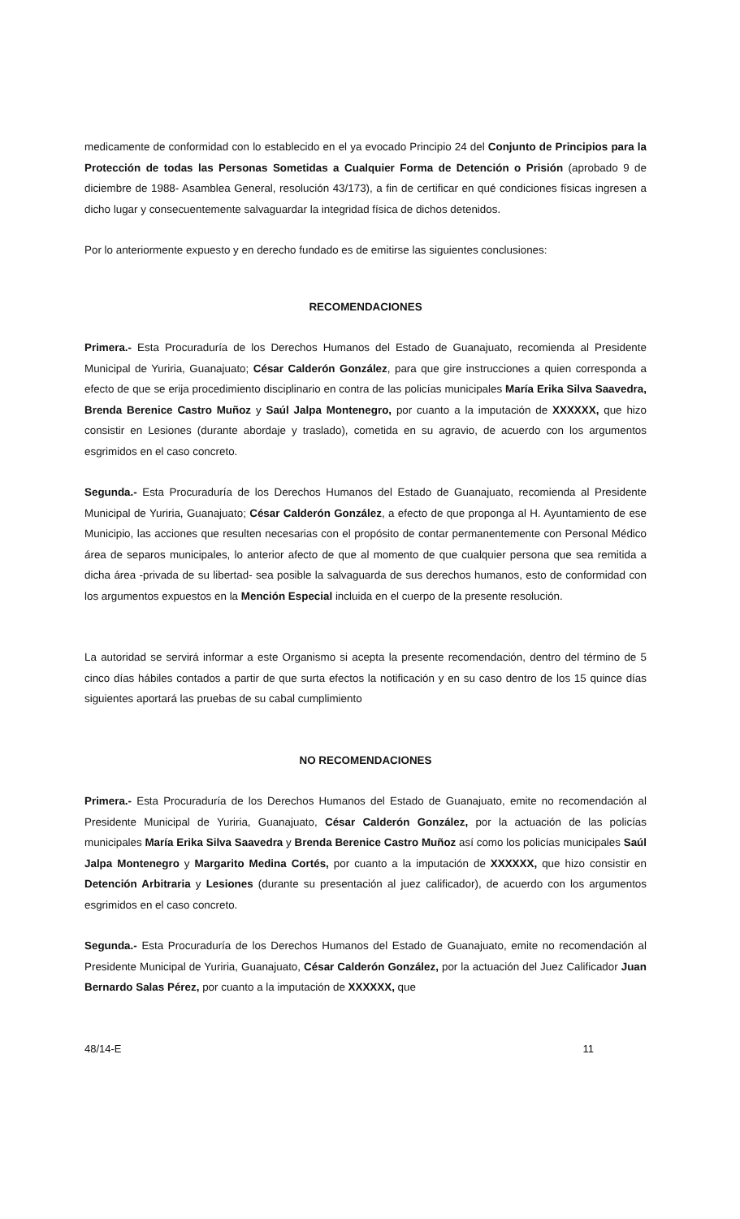medicamente de conformidad con lo establecido en el ya evocado Principio 24 del Conjunto de Principios para la Protección de todas las Personas Sometidas a Cualquier Forma de Detención o Prisión (aprobado 9 de diciembre de 1988- Asamblea General, resolución 43/173), a fin de certificar en qué condiciones físicas ingresen a dicho lugar y consecuentemente salvaguardar la integridad física de dichos detenidos.
Por lo anteriormente expuesto y en derecho fundado es de emitirse las siguientes conclusiones:
RECOMENDACIONES
Primera.- Esta Procuraduría de los Derechos Humanos del Estado de Guanajuato, recomienda al Presidente Municipal de Yuriria, Guanajuato; César Calderón González, para que gire instrucciones a quien corresponda a efecto de que se erija procedimiento disciplinario en contra de las policías municipales María Erika Silva Saavedra, Brenda Berenice Castro Muñoz y Saúl Jalpa Montenegro, por cuanto a la imputación de XXXXXX, que hizo consistir en Lesiones (durante abordaje y traslado), cometida en su agravio, de acuerdo con los argumentos esgrimidos en el caso concreto.
Segunda.- Esta Procuraduría de los Derechos Humanos del Estado de Guanajuato, recomienda al Presidente Municipal de Yuriria, Guanajuato; César Calderón González, a efecto de que proponga al H. Ayuntamiento de ese Municipio, las acciones que resulten necesarias con el propósito de contar permanentemente con Personal Médico área de separos municipales, lo anterior afecto de que al momento de que cualquier persona que sea remitida a dicha área -privada de su libertad- sea posible la salvaguarda de sus derechos humanos, esto de conformidad con los argumentos expuestos en la Mención Especial incluida en el cuerpo de la presente resolución.
La autoridad se servirá informar a este Organismo si acepta la presente recomendación, dentro del término de 5 cinco días hábiles contados a partir de que surta efectos la notificación y en su caso dentro de los 15 quince días siguientes aportará las pruebas de su cabal cumplimiento
NO RECOMENDACIONES
Primera.- Esta Procuraduría de los Derechos Humanos del Estado de Guanajuato, emite no recomendación al Presidente Municipal de Yuriria, Guanajuato, César Calderón González, por la actuación de las policías municipales María Erika Silva Saavedra y Brenda Berenice Castro Muñoz así como los policías municipales Saúl Jalpa Montenegro y Margarito Medina Cortés, por cuanto a la imputación de XXXXXX, que hizo consistir en Detención Arbitraria y Lesiones (durante su presentación al juez calificador), de acuerdo con los argumentos esgrimidos en el caso concreto.
Segunda.- Esta Procuraduría de los Derechos Humanos del Estado de Guanajuato, emite no recomendación al Presidente Municipal de Yuriria, Guanajuato, César Calderón González, por la actuación del Juez Calificador Juan Bernardo Salas Pérez, por cuanto a la imputación de XXXXXX, que
48/14-E 11